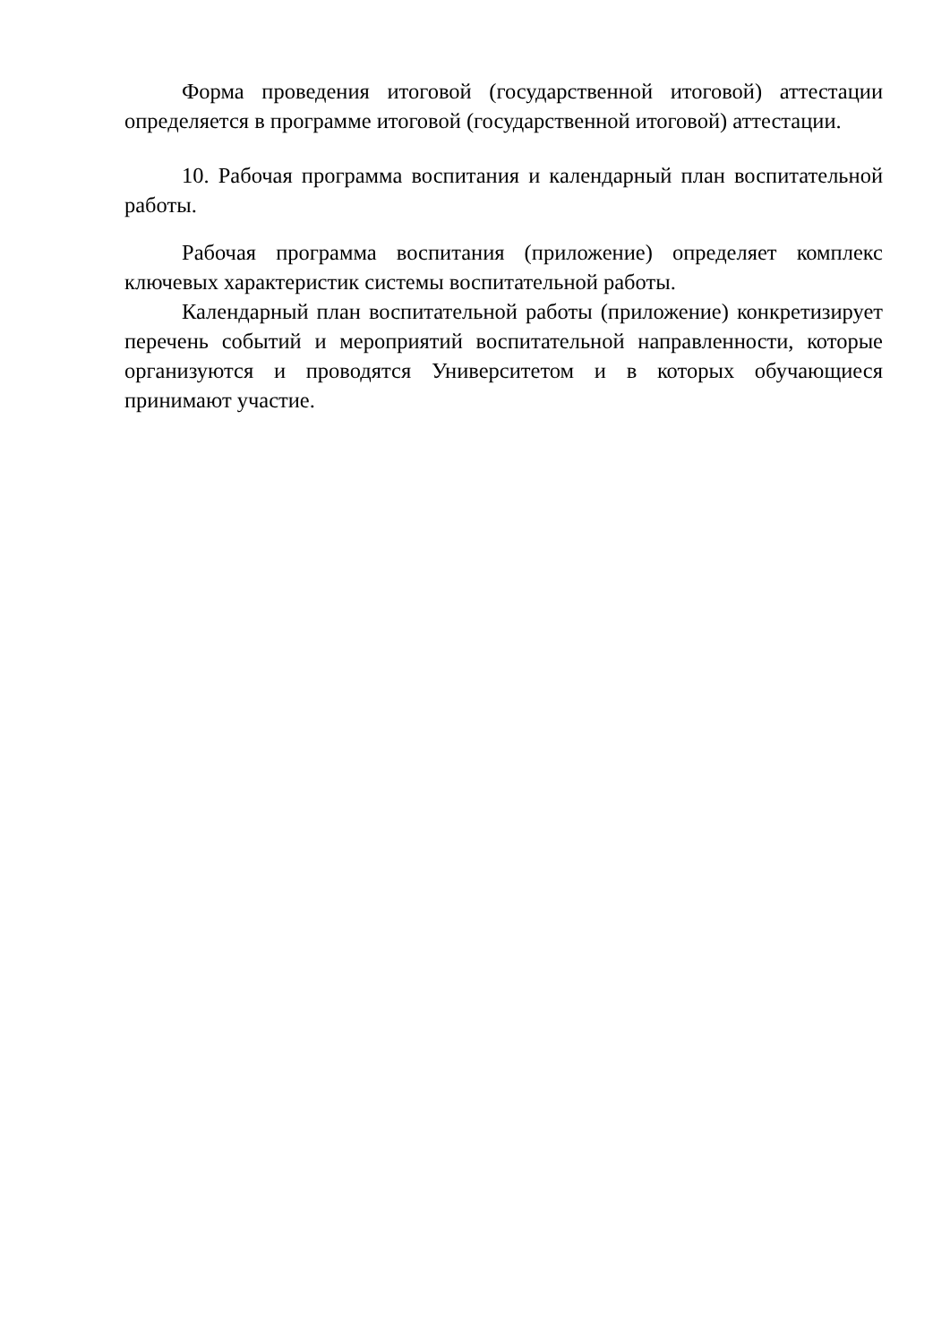Форма проведения итоговой (государственной итоговой) аттестации определяется в программе итоговой (государственной итоговой) аттестации.
10. Рабочая программа воспитания и календарный план воспитательной работы.
Рабочая программа воспитания (приложение) определяет комплекс ключевых характеристик системы воспитательной работы.
Календарный план воспитательной работы (приложение) конкретизирует перечень событий и мероприятий воспитательной направленности, которые организуются и проводятся Университетом и в которых обучающиеся принимают участие.